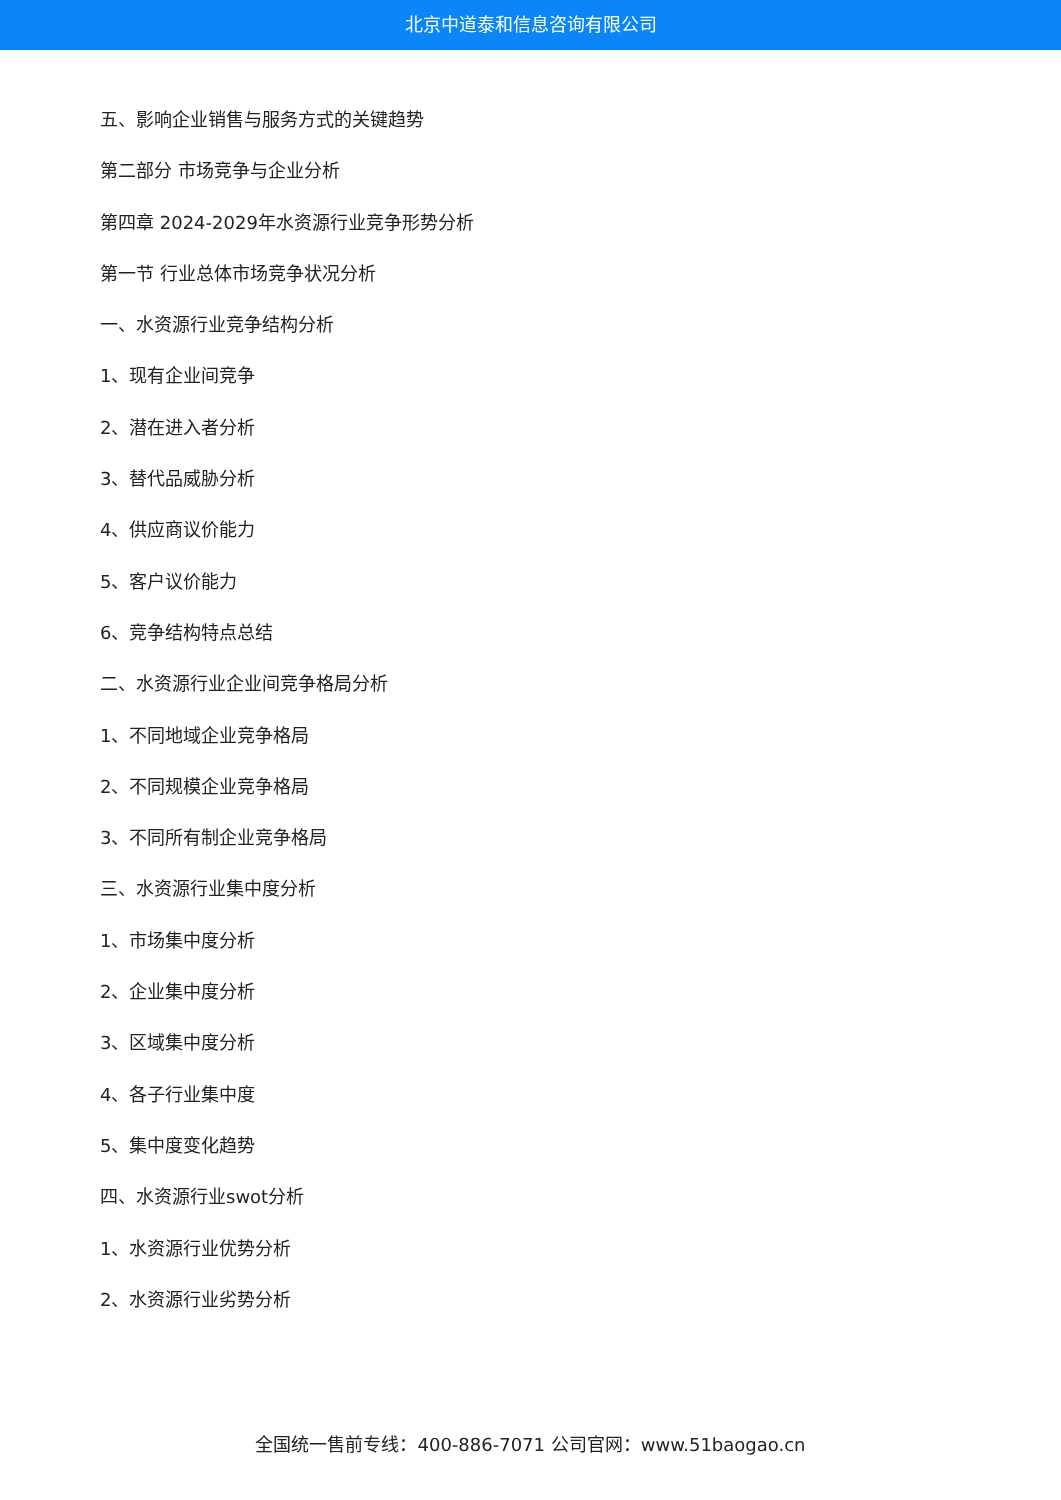北京中道泰和信息咨询有限公司
五、影响企业销售与服务方式的关键趋势
第二部分 市场竞争与企业分析
第四章 2024-2029年水资源行业竞争形势分析
第一节 行业总体市场竞争状况分析
一、水资源行业竞争结构分析
1、现有企业间竞争
2、潜在进入者分析
3、替代品威胁分析
4、供应商议价能力
5、客户议价能力
6、竞争结构特点总结
二、水资源行业企业间竞争格局分析
1、不同地域企业竞争格局
2、不同规模企业竞争格局
3、不同所有制企业竞争格局
三、水资源行业集中度分析
1、市场集中度分析
2、企业集中度分析
3、区域集中度分析
4、各子行业集中度
5、集中度变化趋势
四、水资源行业swot分析
1、水资源行业优势分析
2、水资源行业劣势分析
全国统一售前专线：400-886-7071 公司官网：www.51baogao.cn